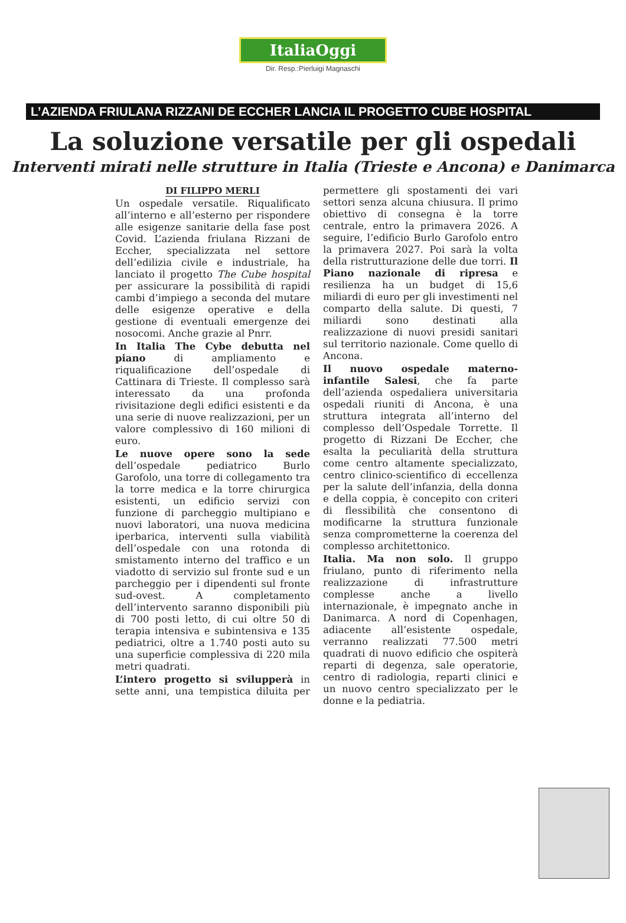ItaliaOggi
Dir. Resp.:Pierluigi Magnaschi
L’AZIENDA FRIULANA RIZZANI DE ECCHER LANCIA IL PROGETTO CUBE HOSPITAL
La soluzione versatile per gli ospedali
Interventi mirati nelle strutture in Italia (Trieste e Ancona) e Danimarca
DI FILIPPO MERLI
Un ospedale versatile. Riqualificato all’interno e all’esterno per rispondere alle esigenze sanitarie della fase post Covid. L’azienda friulana Rizzani de Eccher, specializzata nel settore dell’edilizia civile e industriale, ha lanciato il progetto The Cube hospital per assicurare la possibilità di rapidi cambi d’impiego a seconda del mutare delle esigenze operative e della gestione di eventuali emergenze dei nosocomi. Anche grazie al Pnrr.
In Italia The Cybe debutta nel piano di ampliamento e riqualificazione dell’ospedale di Cattinara di Trieste. Il complesso sarà interessato da una profonda rivisitazione degli edifici esistenti e da una serie di nuove realizzazioni, per un valore complessivo di 160 milioni di euro.
Le nuove opere sono la sede dell’ospedale pediatrico Burlo Garofolo, una torre di collegamento tra la torre medica e la torre chirurgica esistenti, un edificio servizi con funzione di parcheggio multipiano e nuovi laboratori, una nuova medicina iperbarica, interventi sulla viabilità dell’ospedale con una rotonda di smistamento interno del traffico e un viadotto di servizio sul fronte sud e un parcheggio per i dipendenti sul fronte sud-ovest. A completamento dell’intervento saranno disponibili più di 700 posti letto, di cui oltre 50 di terapia intensiva e subintensiva e 135 pediatrici, oltre a 1.740 posti auto su una superficie complessiva di 220 mila metri quadrati.
L’intero progetto si svilupperà in sette anni, una tempistica diluita per permettere gli spostamenti dei vari settori senza alcuna chiusura. Il primo obiettivo di consegna è la torre centrale, entro la primavera 2026. A seguire, l’edificio Burlo Garofolo entro la primavera 2027. Poi sarà la volta della ristrutturazione delle due torri. Il Piano nazionale di ripresa e resilienza ha un budget di 15,6 miliardi di euro per gli investimenti nel comparto della salute. Di questi, 7 miliardi sono destinati alla realizzazione di nuovi presidi sanitari sul territorio nazionale. Come quello di Ancona.
Il nuovo ospedale materno-infantile Salesi, che fa parte dell’azienda ospedaliera universitaria ospedali riuniti di Ancona, è una struttura integrata all’interno del complesso dell’Ospedale Torrette. Il progetto di Rizzani De Eccher, che esalta la peculiarità della struttura come centro altamente specializzato, centro clinico-scientifico di eccellenza per la salute dell’infanzia, della donna e della coppia, è concepito con criteri di flessibilità che consentono di modificarne la struttura funzionale senza comprometterne la coerenza del complesso architettonico.
Italia. Ma non solo. Il gruppo friulano, punto di riferimento nella realizzazione di infrastrutture complesse anche a livello internazionale, è impegnato anche in Danimarca. A nord di Copenhagen, adiacente all’esistente ospedale, verranno realizzati 77.500 metri quadrati di nuovo edificio che ospiterà reparti di degenza, sale operatorie, centro di radiologia, reparti clinici e un nuovo centro specializzato per le donne e la pediatria.